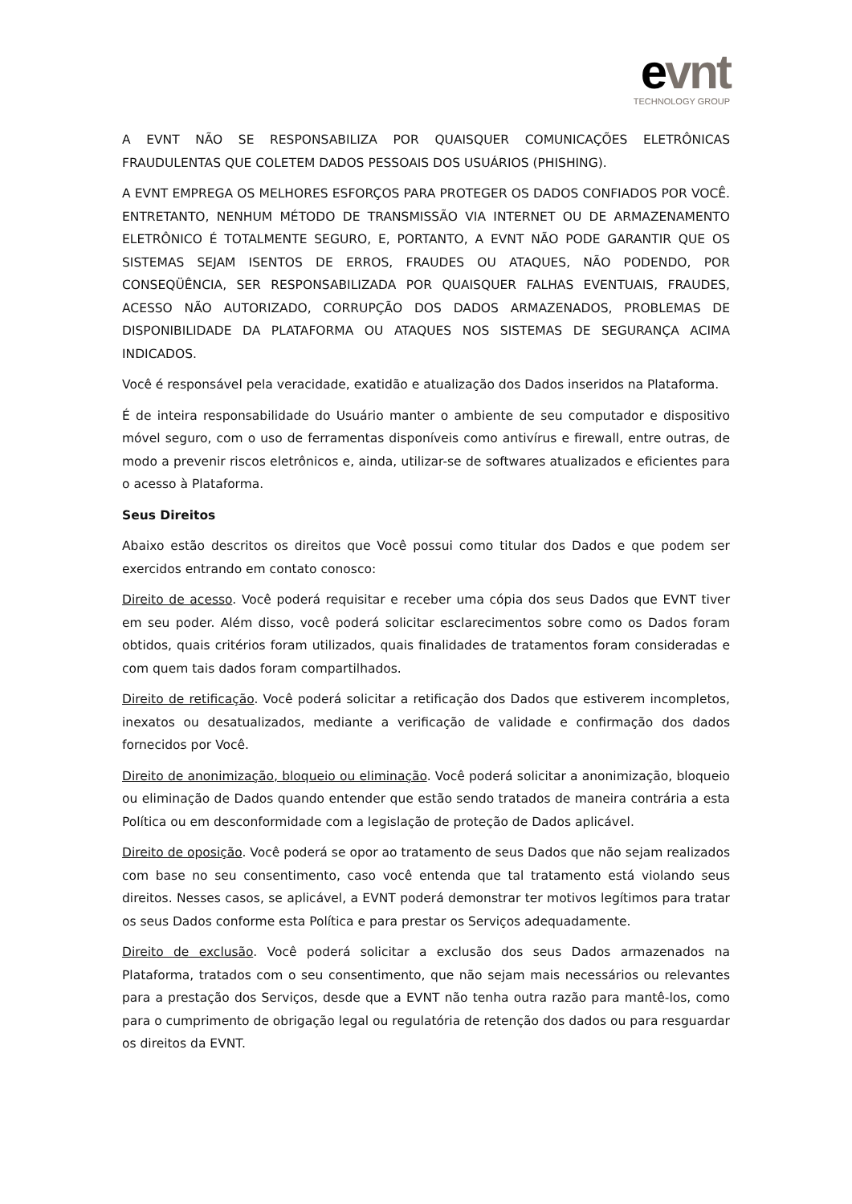evnt
TECHNOLOGY GROUP
A EVNT NÃO SE RESPONSABILIZA POR QUAISQUER COMUNICAÇÕES ELETRÔNICAS FRAUDULENTAS QUE COLETEM DADOS PESSOAIS DOS USUÁRIOS (PHISHING).
A EVNT EMPREGA OS MELHORES ESFORÇOS PARA PROTEGER OS DADOS CONFIADOS POR VOCÊ. ENTRETANTO, NENHUM MÉTODO DE TRANSMISSÃO VIA INTERNET OU DE ARMAZENAMENTO ELETRÔNICO É TOTALMENTE SEGURO, E, PORTANTO, A EVNT NÃO PODE GARANTIR QUE OS SISTEMAS SEJAM ISENTOS DE ERROS, FRAUDES OU ATAQUES, NÃO PODENDO, POR CONSEQÜÊNCIA, SER RESPONSABILIZADA POR QUAISQUER FALHAS EVENTUAIS, FRAUDES, ACESSO NÃO AUTORIZADO, CORRUPÇÃO DOS DADOS ARMAZENADOS, PROBLEMAS DE DISPONIBILIDADE DA PLATAFORMA OU ATAQUES NOS SISTEMAS DE SEGURANÇA ACIMA INDICADOS.
Você é responsável pela veracidade, exatidão e atualização dos Dados inseridos na Plataforma.
É de inteira responsabilidade do Usuário manter o ambiente de seu computador e dispositivo móvel seguro, com o uso de ferramentas disponíveis como antivírus e firewall, entre outras, de modo a prevenir riscos eletrônicos e, ainda, utilizar-se de softwares atualizados e eficientes para o acesso à Plataforma.
Seus Direitos
Abaixo estão descritos os direitos que Você possui como titular dos Dados e que podem ser exercidos entrando em contato conosco:
Direito de acesso. Você poderá requisitar e receber uma cópia dos seus Dados que EVNT tiver em seu poder. Além disso, você poderá solicitar esclarecimentos sobre como os Dados foram obtidos, quais critérios foram utilizados, quais finalidades de tratamentos foram consideradas e com quem tais dados foram compartilhados.
Direito de retificação. Você poderá solicitar a retificação dos Dados que estiverem incompletos, inexatos ou desatualizados, mediante a verificação de validade e confirmação dos dados fornecidos por Você.
Direito de anonimização, bloqueio ou eliminação. Você poderá solicitar a anonimização, bloqueio ou eliminação de Dados quando entender que estão sendo tratados de maneira contrária a esta Política ou em desconformidade com a legislação de proteção de Dados aplicável.
Direito de oposição. Você poderá se opor ao tratamento de seus Dados que não sejam realizados com base no seu consentimento, caso você entenda que tal tratamento está violando seus direitos. Nesses casos, se aplicável, a EVNT poderá demonstrar ter motivos legítimos para tratar os seus Dados conforme esta Política e para prestar os Serviços adequadamente.
Direito de exclusão. Você poderá solicitar a exclusão dos seus Dados armazenados na Plataforma, tratados com o seu consentimento, que não sejam mais necessários ou relevantes para a prestação dos Serviços, desde que a EVNT não tenha outra razão para mantê-los, como para o cumprimento de obrigação legal ou regulatória de retenção dos dados ou para resguardar os direitos da EVNT.